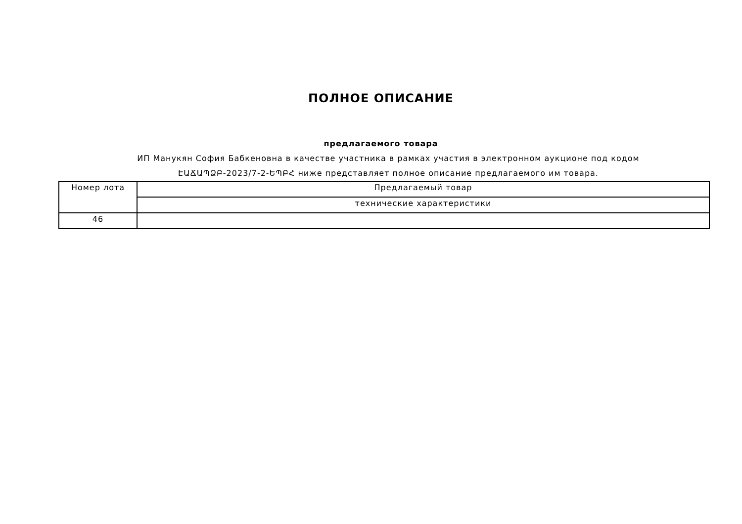ПОЛНОЕ ОПИСАНИЕ
предлагаемого товара
ИП Манукян София Бабкеновна в качестве участника в рамках участия в электронном аукционе под кодом ԷԱՃԱՊՁԲ-2023/7-2-ԵՊԲՀ ниже представляет полное описание предлагаемого им товара.
| Номер лота | Предлагаемый товар |
| | технические характеристики |
| 46 | |